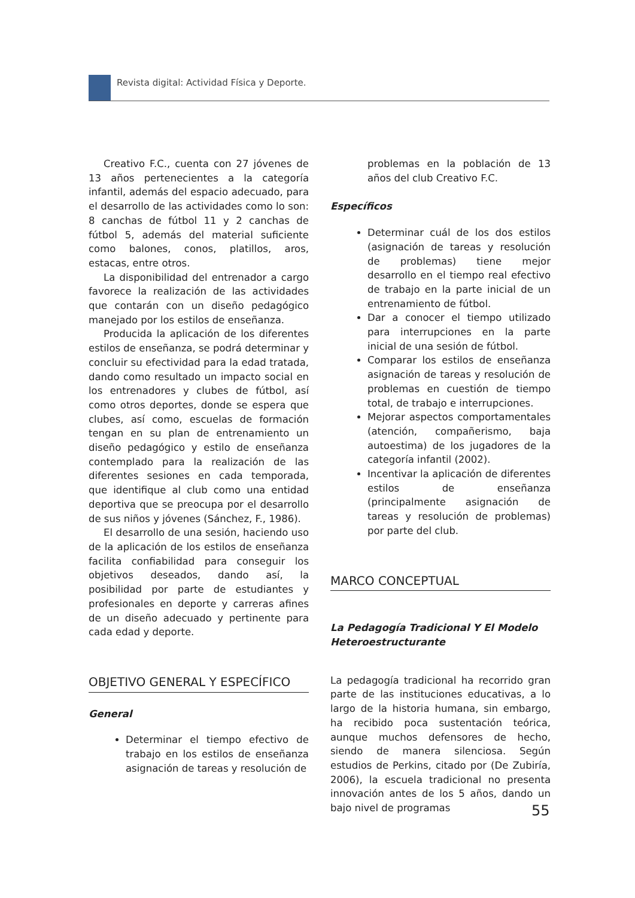Revista digital: Actividad Física y Deporte.
Creativo F.C., cuenta con 27 jóvenes de 13 años pertenecientes a la categoría infantil, además del espacio adecuado, para el desarrollo de las actividades como lo son: 8 canchas de fútbol 11 y 2 canchas de fútbol 5, además del material suficiente como balones, conos, platillos, aros, estacas, entre otros.
La disponibilidad del entrenador a cargo favorece la realización de las actividades que contarán con un diseño pedagógico manejado por los estilos de enseñanza.
Producida la aplicación de los diferentes estilos de enseñanza, se podrá determinar y concluir su efectividad para la edad tratada, dando como resultado un impacto social en los entrenadores y clubes de fútbol, así como otros deportes, donde se espera que clubes, así como, escuelas de formación tengan en su plan de entrenamiento un diseño pedagógico y estilo de enseñanza contemplado para la realización de las diferentes sesiones en cada temporada, que identifique al club como una entidad deportiva que se preocupa por el desarrollo de sus niños y jóvenes (Sánchez, F., 1986).
El desarrollo de una sesión, haciendo uso de la aplicación de los estilos de enseñanza facilita confiabilidad para conseguir los objetivos deseados, dando así, la posibilidad por parte de estudiantes y profesionales en deporte y carreras afines de un diseño adecuado y pertinente para cada edad y deporte.
OBJETIVO GENERAL Y ESPECÍFICO
General
Determinar el tiempo efectivo de trabajo en los estilos de enseñanza asignación de tareas y resolución de
problemas en la población de 13 años del club Creativo F.C.
Específicos
Determinar cuál de los dos estilos (asignación de tareas y resolución de problemas) tiene mejor desarrollo en el tiempo real efectivo de trabajo en la parte inicial de un entrenamiento de fútbol.
Dar a conocer el tiempo utilizado para interrupciones en la parte inicial de una sesión de fútbol.
Comparar los estilos de enseñanza asignación de tareas y resolución de problemas en cuestión de tiempo total, de trabajo e interrupciones.
Mejorar aspectos comportamentales (atención, compañerismo, baja autoestima) de los jugadores de la categoría infantil (2002).
Incentivar la aplicación de diferentes estilos de enseñanza (principalmente asignación de tareas y resolución de problemas) por parte del club.
MARCO CONCEPTUAL
La Pedagogía Tradicional Y El Modelo Heteroestructurante
La pedagogía tradicional ha recorrido gran parte de las instituciones educativas, a lo largo de la historia humana, sin embargo, ha recibido poca sustentación teórica, aunque muchos defensores de hecho, siendo de manera silenciosa. Según estudios de Perkins, citado por (De Zubiría, 2006), la escuela tradicional no presenta innovación antes de los 5 años, dando un bajo nivel de programas
55